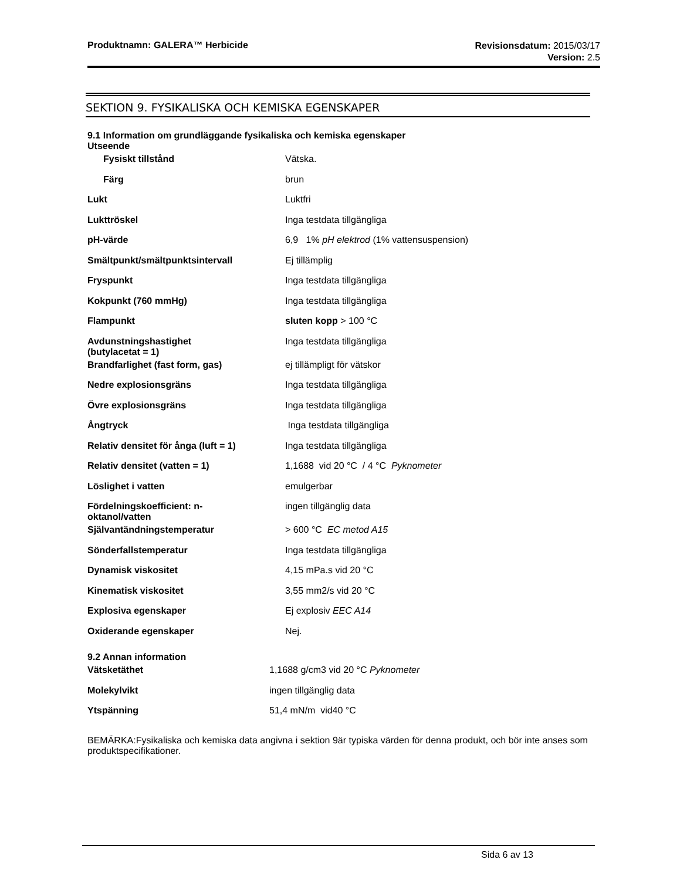Produktnamn: GALERA™ Herbicide
Revisionsdatum: 2015/03/17
Version: 2.5
SEKTION 9. FYSIKALISKA OCH KEMISKA EGENSKAPER
9.1 Information om grundläggande fysikaliska och kemiska egenskaper
Utseende
| Fysiskt tillstånd | Vätska. |
| Färg | brun |
| Lukt | Luktfri |
| Lukttröskel | Inga testdata tillgängliga |
| pH-värde | 6,9 1% pH elektrod (1% vattensuspension) |
| Smältpunkt/smältpunktsintervall | Ej tillämplig |
| Fryspunkt | Inga testdata tillgängliga |
| Kokpunkt (760 mmHg) | Inga testdata tillgängliga |
| Flampunkt | sluten kopp > 100 °C |
| Avdunstningshastighet (butylacetat = 1) | Inga testdata tillgängliga |
| Brandfarlighet (fast form, gas) | ej tillämpligt för vätskor |
| Nedre explosionsgräns | Inga testdata tillgängliga |
| Övre explosionsgräns | Inga testdata tillgängliga |
| Ångtryck | Inga testdata tillgängliga |
| Relativ densitet för ånga (luft = 1) | Inga testdata tillgängliga |
| Relativ densitet (vatten = 1) | 1,1688 vid 20 °C / 4 °C Pyknometer |
| Löslighet i vatten | emulgerbar |
| Fördelningskoefficient: n- oktanol/vatten | ingen tillgänglig data |
| Självantändningstemperatur | > 600 °C EC metod A15 |
| Sönderfallstemperatur | Inga testdata tillgängliga |
| Dynamisk viskositet | 4,15 mPa.s vid 20 °C |
| Kinematisk viskositet | 3,55 mm2/s vid 20 °C |
| Explosiva egenskaper | Ej explosiv EEC A14 |
| Oxiderande egenskaper | Nej. |
9.2 Annan information
| Vätsketäthet | 1,1688 g/cm3 vid 20 °C Pyknometer |
| Molekylvikt | ingen tillgänglig data |
| Ytspänning | 51,4 mN/m vid40 °C |
BEMÄRKA:Fysikaliska och kemiska data angivna i sektion 9är typiska värden för denna produkt, och bör inte anses som produktspecifikationer.
Sida 6 av 13